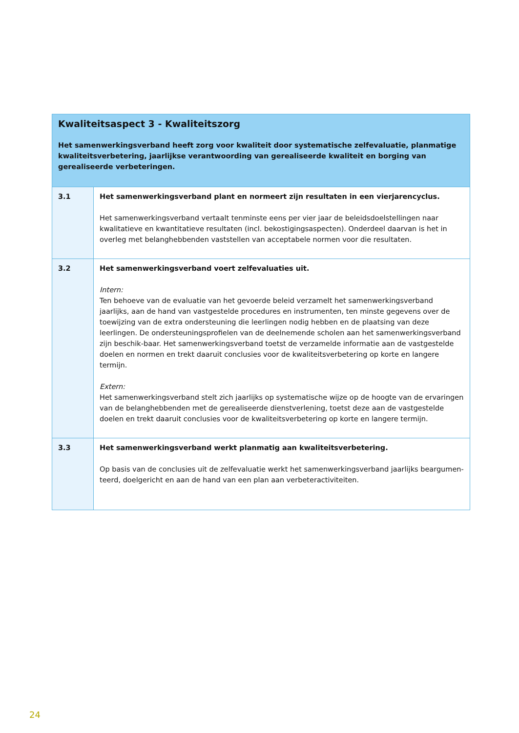| Kwaliteitsaspect 3 - Kwaliteitszorg Het samenwerkingsverband heeft zorg voor kwaliteit door systematische zelfevaluatie, planmatige kwaliteitsverbetering, jaarlijkse verantwoording van gerealiseerde kwaliteit en borging van gerealiseerde verbeteringen. | |
| --- | --- |
| 3.1 | Het samenwerkingsverband plant en normeert zijn resultaten in een vierjarencyclus. Het samenwerkingsverband vertaalt tenminste eens per vier jaar de beleidsdoelstellingen naar kwalitatieve en kwantitatieve resultaten (incl. bekostigingsaspecten). Onderdeel daarvan is het in overleg met belanghebbenden vaststellen van acceptabele normen voor die resultaten. |
| 3.2 | Het samenwerkingsverband voert zelfevaluaties uit. Intern: Ten behoeve van de evaluatie van het gevoerde beleid verzamelt het samenwerkingsverband jaarlijks, aan de hand van vastgestelde procedures en instrumenten, ten minste gegevens over de toewijzing van de extra ondersteuning die leerlingen nodig hebben en de plaatsing van deze leerlingen. De ondersteuningsprofielen van de deelnemende scholen aan het samenwerkingsverband zijn beschik-baar. Het samenwerkingsverband toetst de verzamelde informatie aan de vastgestelde doelen en normen en trekt daaruit conclusies voor de kwaliteitsverbetering op korte en langere termijn. Extern: Het samenwerkingsverband stelt zich jaarlijks op systematische wijze op de hoogte van de ervaringen van de belanghebbenden met de gerealiseerde dienstverlening, toetst deze aan de vastgestelde doelen en trekt daaruit conclusies voor de kwaliteitsverbetering op korte en langere termijn. |
| 3.3 | Het samenwerkingsverband werkt planmatig aan kwaliteitsverbetering. Op basis van de conclusies uit de zelfevaluatie werkt het samenwerkingsverband jaarlijks beargumen-teerd, doelgericht en aan de hand van een plan aan verbeteractiviteiten. |
24